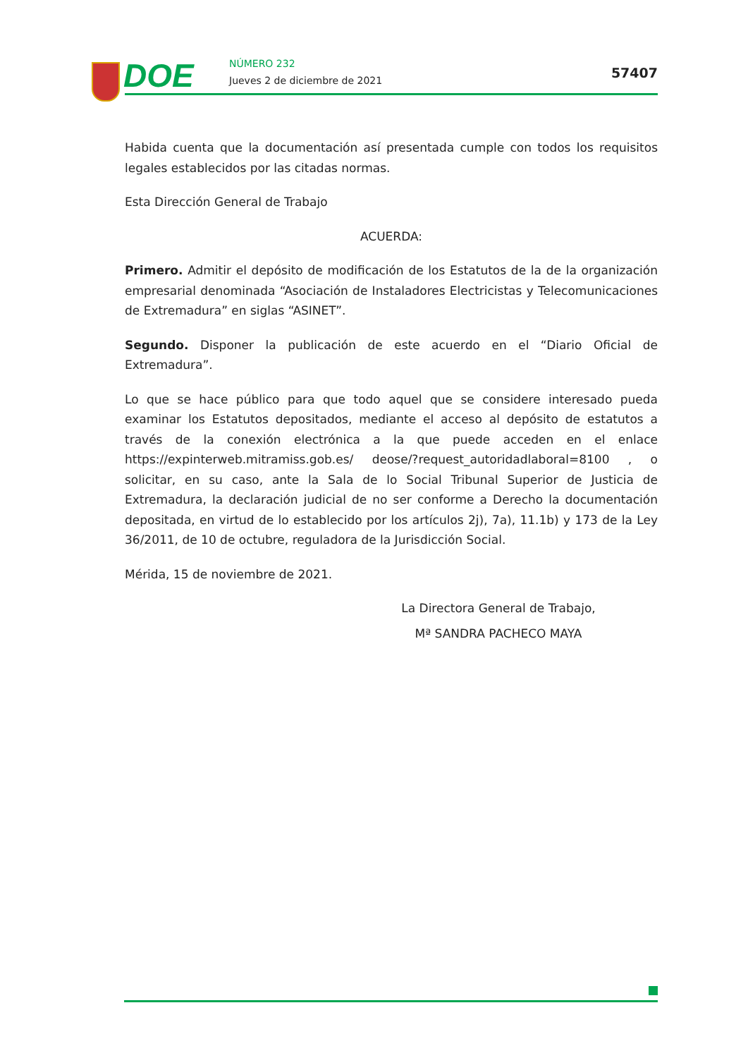DOE NÚMERO 232
Jueves 2 de diciembre de 2021 57407
Habida cuenta que la documentación así presentada cumple con todos los requisitos legales establecidos por las citadas normas.
Esta Dirección General de Trabajo
ACUERDA:
Primero. Admitir el depósito de modificación de los Estatutos de la de la organización empresarial denominada “Asociación de Instaladores Electricistas y Telecomunicaciones de Extremadura” en siglas “ASINET”.
Segundo. Disponer la publicación de este acuerdo en el “Diario Oficial de Extremadura”.
Lo que se hace público para que todo aquel que se considere interesado pueda examinar los Estatutos depositados, mediante el acceso al depósito de estatutos a través de la conexión electrónica a la que puede acceden en el enlace https://expinterweb.mitramiss.gob.es/ deose/?request_autoridadlaboral=8100 , o solicitar, en su caso, ante la Sala de lo Social Tribunal Superior de Justicia de Extremadura, la declaración judicial de no ser conforme a Derecho la documentación depositada, en virtud de lo establecido por los artículos 2j), 7a), 11.1b) y 173 de la Ley 36/2011, de 10 de octubre, reguladora de la Jurisdicción Social.
Mérida, 15 de noviembre de 2021.
La Directora General de Trabajo,
Mª SANDRA PACHECO MAYA